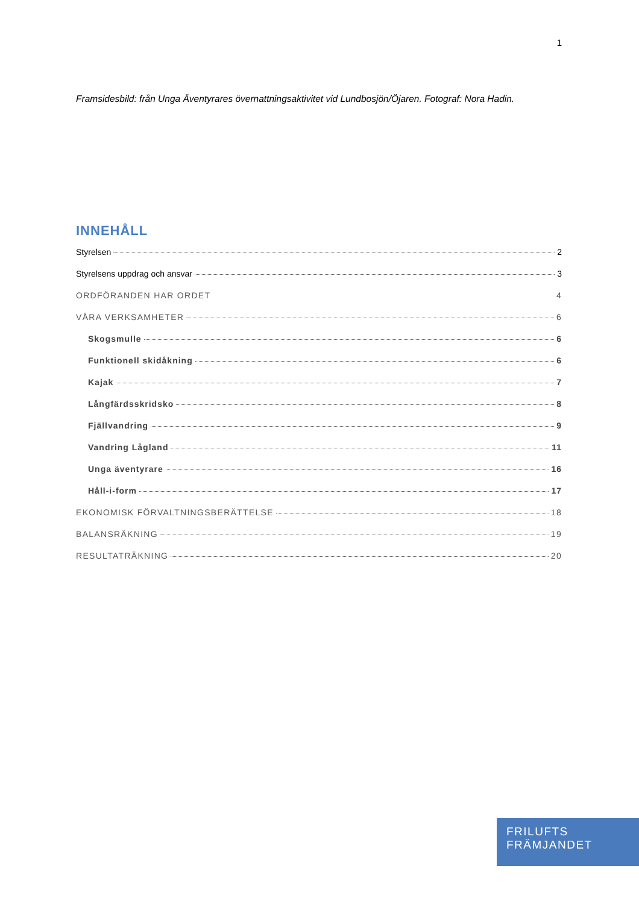1
Framsidesbild: från Unga Äventyrares övernattningsaktivitet vid Lundbosjön/Öjaren. Fotograf: Nora Hadin.
INNEHÅLL
Styrelsen 2
Styrelsens uppdrag och ansvar 3
ORDFÖRANDEN HAR ORDET 4
VÅRA VERKSAMHETER 6
Skogsmulle 6
Funktionell skidåkning 6
Kajak 7
Långfärdsskridsko 8
Fjällvandring 9
Vandring Lågland 11
Unga äventyrare 16
Håll-i-form 17
EKONOMISK FÖRVALTNINGSBERÄTTELSE 18
BALANSRÄKNING 19
RESULTATRÄKNING 20
FRILUFTS
FRÄMJANDET